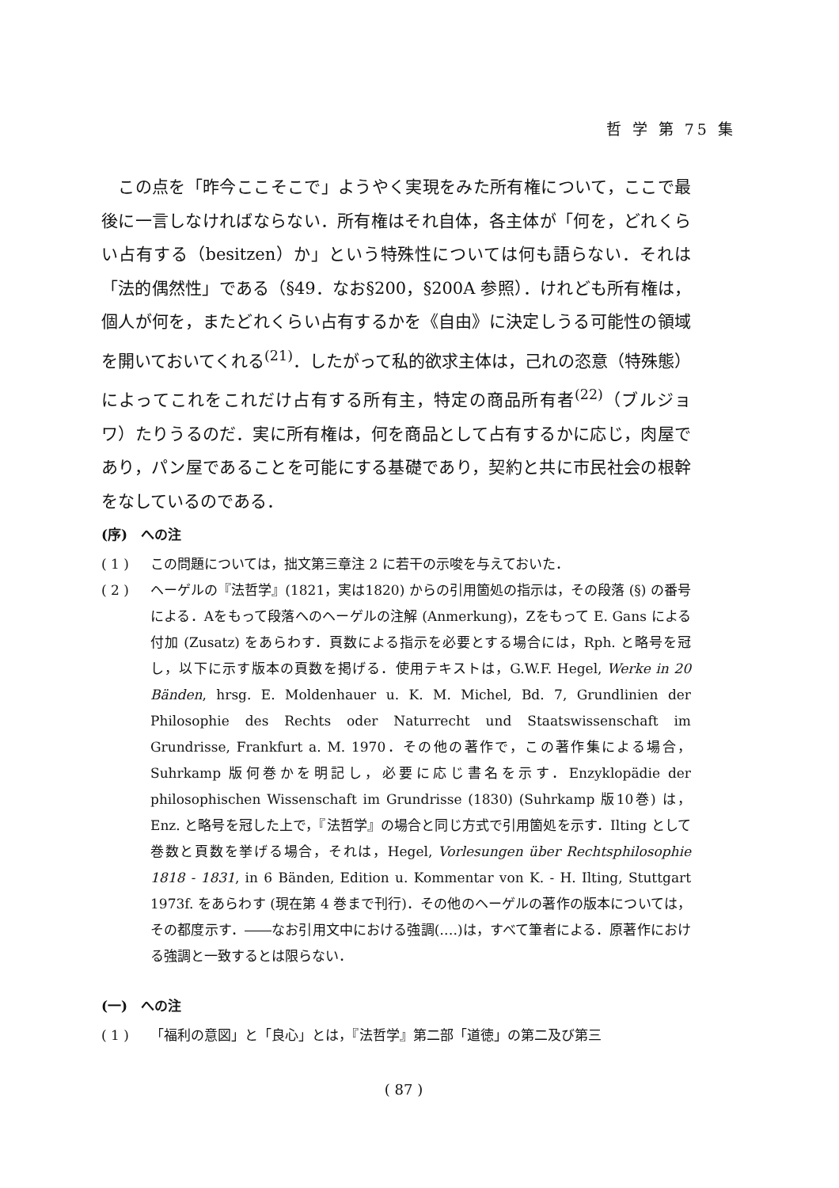哲 学 第 75 集
　この点を「昨今ここそこで」ようやく実現をみた所有権について，ここで最後に一言しなければならない．所有権はそれ自体，各主体が「何を，どれくらい占有する（besitzen）か」という特殊性については何も語らない．それは「法的偶然性」である（§49．なお§200，§200A 参照）．けれども所有権は，個人が何を，またどれくらい占有するかを《自由》に決定しうる可能性の領域を開いておいてくれる<sup>(21)</sup>．したがって私的欲求主体は，己れの恣意（特殊態）によってこれをこれだけ占有する所有主，特定の商品所有者<sup>(22)</sup>（ブルジョワ）たりうるのだ．実に所有権は，何を商品として占有するかに応じ，肉屋であり，パン屋であることを可能にする基礎であり，契約と共に市民社会の根幹をなしているのである．
(序)　への注
( 1 ) この問題については，拙文第三章注 2 に若干の示唆を与えておいた．
( 2 ) ヘーゲルの『法哲学』(1821，実は1820) からの引用箇処の指示は，その段落 (§) の番号による．Aをもって段落へのヘーゲルの注解 (Anmerkung)，Zをもって E. Gans による付加 (Zusatz) をあらわす．頁数による指示を必要とする場合には，Rph. と略号を冠し，以下に示す版本の頁数を掲げる．使用テキストは，G.W.F. Hegel, Werke in 20 Bänden, hrsg. E. Moldenhauer u. K. M. Michel, Bd. 7, Grundlinien der Philosophie des Rechts oder Naturrecht und Staatswissenschaft im Grundrisse, Frankfurt a. M. 1970．その他の著作で，この著作集による場合，Suhrkamp 版何巻かを明記し，必要に応じ書名を示す．Enzyklopädie der philosophischen Wissenschaft im Grundrisse (1830) (Suhrkamp 版10巻) は，Enz. と略号を冠した上で，『法哲学』の場合と同じ方式で引用箇処を示す．Ilting として巻数と頁数を挙げる場合，それは，Hegel, Vorlesungen über Rechtsphilosophie 1818 - 1831, in 6 Bänden, Edition u. Kommentar von K. - H. Ilting, Stuttgart 1973f. をあらわす (現在第 4 巻まで刊行)．その他のヘーゲルの著作の版本については，その都度示す．――なお引用文中における強調(‥‥)は，すべて筆者による．原著作における強調と一致するとは限らない．
(一)　への注
( 1 ) 「福利の意図」と「良心」とは，『法哲学』第二部「道徳」の第二及び第三
( 87 )